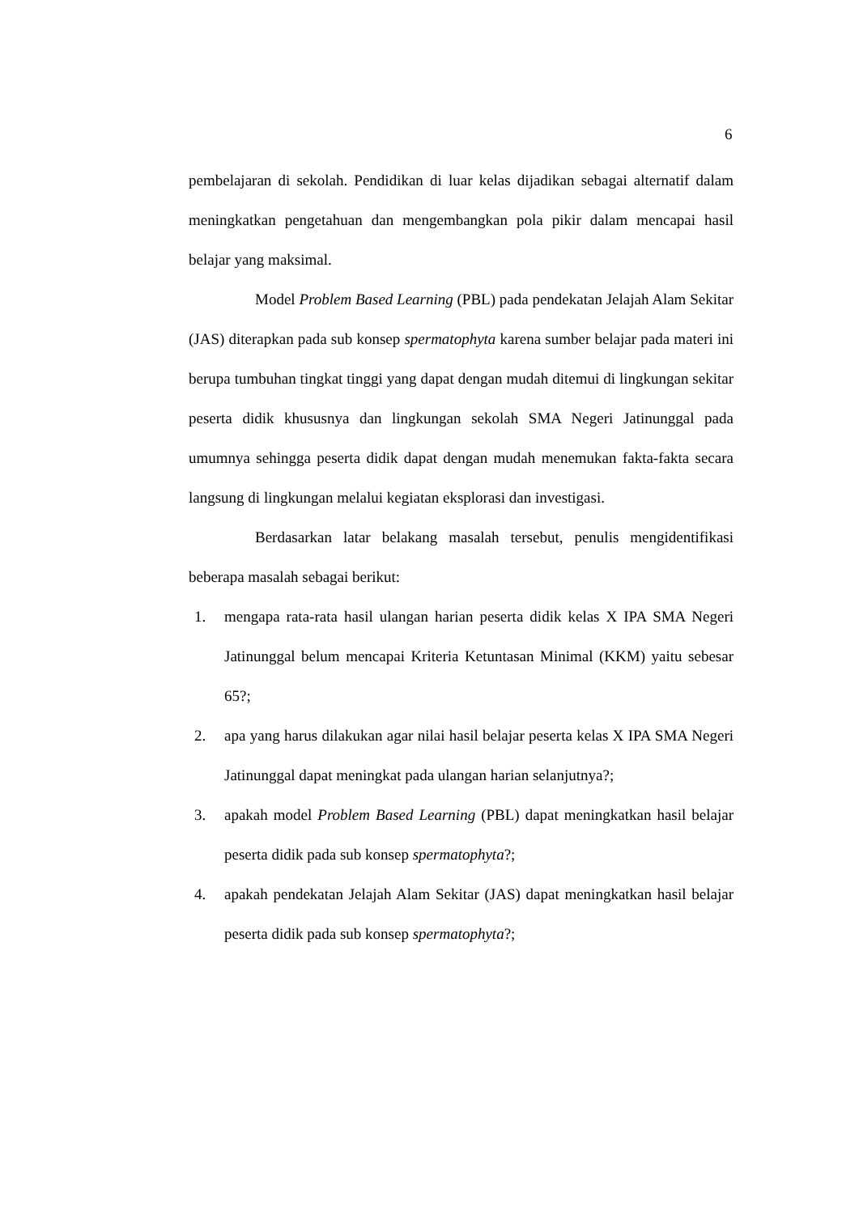6
pembelajaran di sekolah. Pendidikan di luar kelas dijadikan sebagai alternatif dalam meningkatkan pengetahuan dan mengembangkan pola pikir dalam mencapai hasil belajar yang maksimal.
Model Problem Based Learning (PBL) pada pendekatan Jelajah Alam Sekitar (JAS) diterapkan pada sub konsep spermatophyta karena sumber belajar pada materi ini berupa tumbuhan tingkat tinggi yang dapat dengan mudah ditemui di lingkungan sekitar peserta didik khususnya dan lingkungan sekolah SMA Negeri Jatinunggal pada umumnya sehingga peserta didik dapat dengan mudah menemukan fakta-fakta secara langsung di lingkungan melalui kegiatan eksplorasi dan investigasi.
Berdasarkan latar belakang masalah tersebut, penulis mengidentifikasi beberapa masalah sebagai berikut:
1. mengapa rata-rata hasil ulangan harian peserta didik kelas X IPA SMA Negeri Jatinunggal belum mencapai Kriteria Ketuntasan Minimal (KKM) yaitu sebesar 65?;
2. apa yang harus dilakukan agar nilai hasil belajar peserta kelas X IPA SMA Negeri Jatinunggal dapat meningkat pada ulangan harian selanjutnya?;
3. apakah model Problem Based Learning (PBL) dapat meningkatkan hasil belajar peserta didik pada sub konsep spermatophyta?;
4. apakah pendekatan Jelajah Alam Sekitar (JAS) dapat meningkatkan hasil belajar peserta didik pada sub konsep spermatophyta?;